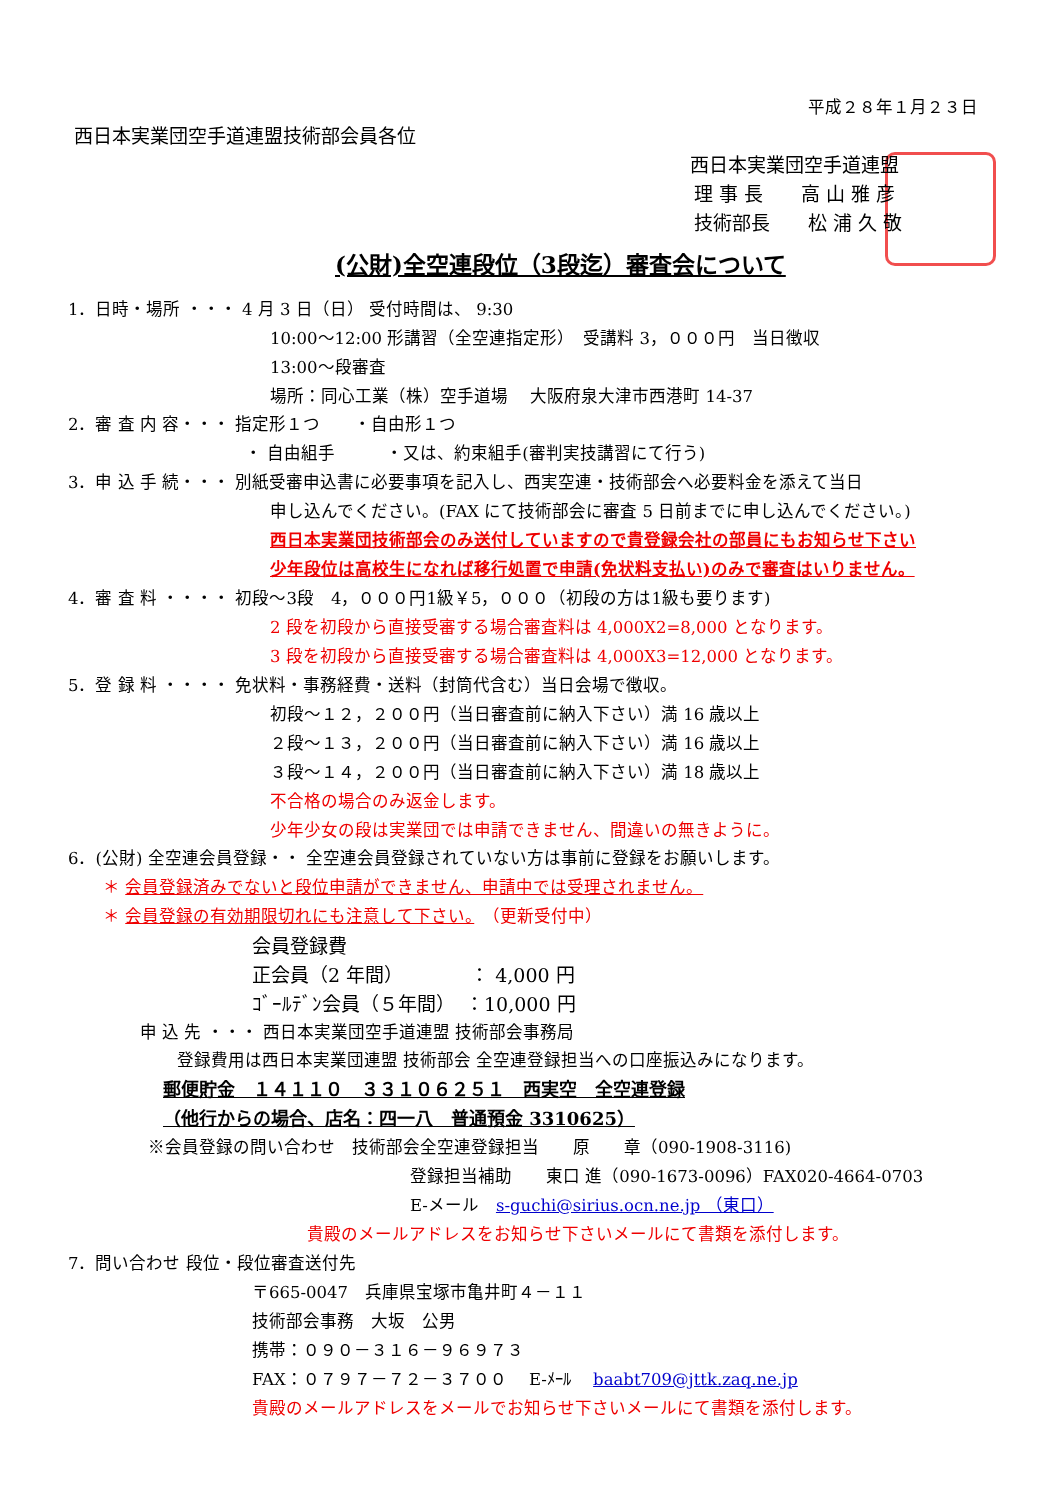平成２８年１月２３日
西日本実業団空手道連盟技術部会員各位
西日本実業団空手道連盟
理 事 長　　高 山 雅 彦
技術部長　　松 浦 久 敬
(公財)全空連段位（3段迄）審査会について
1．日時・場所 ・・・ 4 月 3 日（日） 受付時間は、 9:30
10:00〜12:00 形講習（全空連指定形）　受講料 3，０００円　当日徴収
13:00〜段審査
場所：同心工業（株）空手道場　 大阪府泉大津市西港町 14-37
2．審 査 内 容・・・ 指定形１つ　　・自由形１つ
・ 自由組手　　　・又は、約束組手(審判実技講習にて行う)
3．申 込 手 続・・・ 別紙受審申込書に必要事項を記入し、西実空連・技術部会へ必要料金を添えて当日
申し込んでください。(FAX にて技術部会に審査 5 日前までに申し込んでください。)
西日本実業団技術部会のみ送付していますので貴登録会社の部員にもお知らせ下さい
少年段位は高校生になれば移行処置で申請(免状料支払い)のみで審査はいりません。
4．審 査 料 ・・・・ 初段〜3段　4，０００円1級￥5，０００（初段の方は1級も要ります)
2 段を初段から直接受審する場合審査料は 4,000X2=8,000 となります。
3 段を初段から直接受審する場合審査料は 4,000X3=12,000 となります。
5．登 録 料 ・・・・ 免状料・事務経費・送料（封筒代含む）当日会場で徴収。
初段〜１２，２００円（当日審査前に納入下さい）満 16 歳以上
２段〜１３，２００円（当日審査前に納入下さい）満 16 歳以上
３段〜１４，２００円（当日審査前に納入下さい）満 18 歳以上
不合格の場合のみ返金します。
少年少女の段は実業団では申請できません、間違いの無きように。
6．(公財) 全空連会員登録・・ 全空連会員登録されていない方は事前に登録をお願いします。
＊ 会員登録済みでないと段位申請ができません、申請中では受理されません。
＊ 会員登録の有効期限切れにも注意して下さい。　（更新受付中）
会員登録費
正会員（2 年間）　　　　： 4,000 円
ｺﾞｰﾙﾃﾞﾝ会員（５年間）　：10,000 円
申 込 先 ・・・ 西日本実業団空手道連盟 技術部会事務局
登録費用は西日本実業団連盟 技術部会 全空連登録担当への口座振込みになります。
郵便貯金　１４１１０　３３１０６２５１　西実空　全空連登録
（他行からの場合、店名：四一八　普通預金 3310625）
※会員登録の問い合わせ　技術部会全空連登録担当　　原　　章（090-1908-3116)
登録担当補助　　東口 進（090-1673-0096）FAX020-4664-0703
E-メール　s-guchi@sirius.ocn.ne.jp （東口）
貴殿のメールアドレスをお知らせ下さいメールにて書類を添付します。
7．問い合わせ 段位・段位審査送付先
〒665-0047　兵庫県宝塚市亀井町４－１１
技術部会事務　大坂　公男
携帯：０９０－３１６－９６９７３
FAX：０７９７－７２－３７００　 E-ﾒｰﾙ　 baabt709@jttk.zaq.ne.jp
貴殿のメールアドレスをメールでお知らせ下さいメールにて書類を添付します。